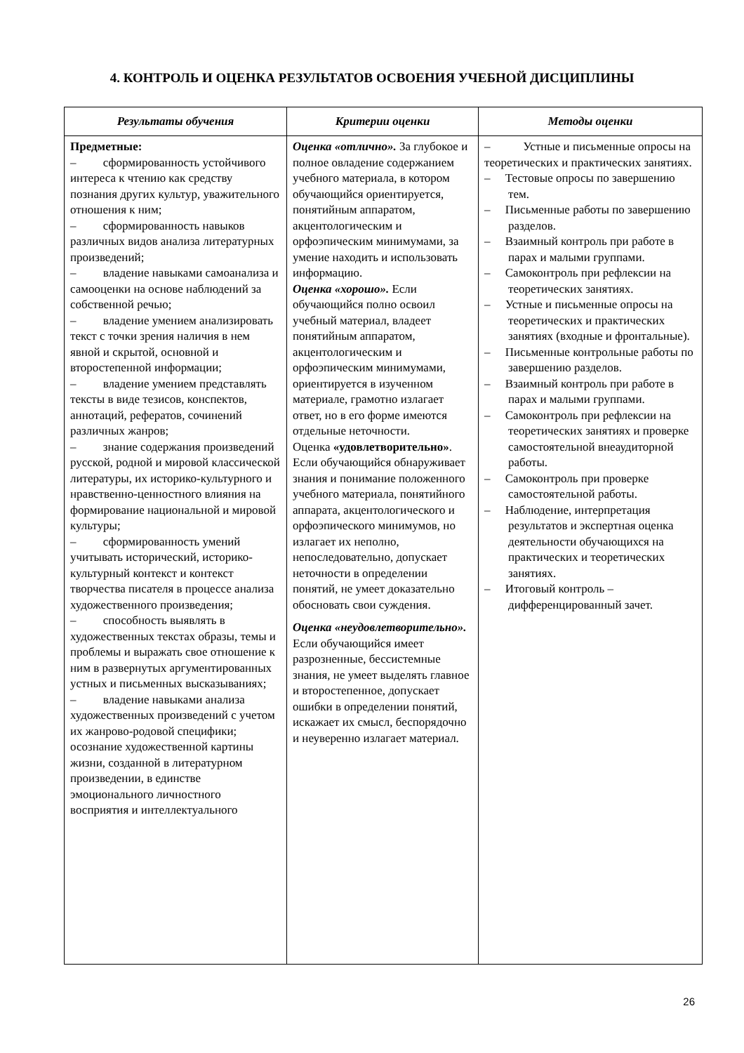4. КОНТРОЛЬ И ОЦЕНКА РЕЗУЛЬТАТОВ ОСВОЕНИЯ УЧЕБНОЙ ДИСЦИПЛИНЫ
| Результаты обучения | Критерии оценки | Методы оценки |
| --- | --- | --- |
| Предметные: – сформированность устойчивого интереса к чтению как средству познания других культур, уважительного отношения к ним; – сформированность навыков различных видов анализа литературных произведений; – владение навыками самоанализа и самооценки на основе наблюдений за собственной речью; – владение умением анализировать текст с точки зрения наличия в нем явной и скрытой, основной и второстепенной информации; – владение умением представлять тексты в виде тезисов, конспектов, аннотаций, рефератов, сочинений различных жанров; – знание содержания произведений русской, родной и мировой классической литературы, их историко-культурного и нравственно-ценностного влияния на формирование национальной и мировой культуры; – сформированность умений учитывать исторический, историко-культурный контекст и контекст творчества писателя в процессе анализа художественного произведения; – способность выявлять в художественных текстах образы, темы и проблемы и выражать свое отношение к ним в развернутых аргументированных устных и письменных высказываниях; – владение навыками анализа художественных произведений с учетом их жанрово-родовой специфики; осознание художественной картины жизни, созданной в литературном произведении, в единстве эмоционального личностного восприятия и интеллектуального | Оценка «отлично». За глубокое и полное овладение содержанием учебного материала, в котором обучающийся ориентируется, понятийным аппаратом, акцентологическим и орфоэпическим минимумами, за умение находить и использовать информацию. Оценка «хорошо». Если обучающийся полно освоил учебный материал, владеет понятийным аппаратом, акцентологическим и орфоэпическим минимумами, ориентируется в изученном материале, грамотно излагает ответ, но в его форме имеются отдельные неточности. Оценка «удовлетворительно» . Если обучающийся обнаруживает знания и понимание положенного учебного материала, понятийного аппарата, акцентологического и орфоэпического минимумов, но излагает их неполно, непоследовательно, допускает неточности в определении понятий, не умеет доказательно обосновать свои суждения. Оценка «неудовлетворительно». Если обучающийся имеет разрозненные, бессистемные знания, не умеет выделять главное и второстепенное, допускает ошибки в определении понятий, искажает их смысл, беспорядочно и неуверенно излагает материал. | – Устные и письменные опросы на теоретических и практических занятиях. – Тестовые опросы по завершению тем. – Письменные работы по завершению разделов. – Взаимный контроль при работе в парах и малыми группами. – Самоконтроль при рефлексии на теоретических занятиях. – Устные и письменные опросы на теоретических и практических занятиях (входные и фронтальные). – Письменные контрольные работы по завершению разделов. – Взаимный контроль при работе в парах и малыми группами. – Самоконтроль при рефлексии на теоретических занятиях и проверке самостоятельной внеаудиторной работы. – Самоконтроль при проверке самостоятельной работы. – Наблюдение, интерпретация результатов и экспертная оценка деятельности обучающихся на практических и теоретических занятиях. – Итоговый контроль – дифференцированный зачет. |
26